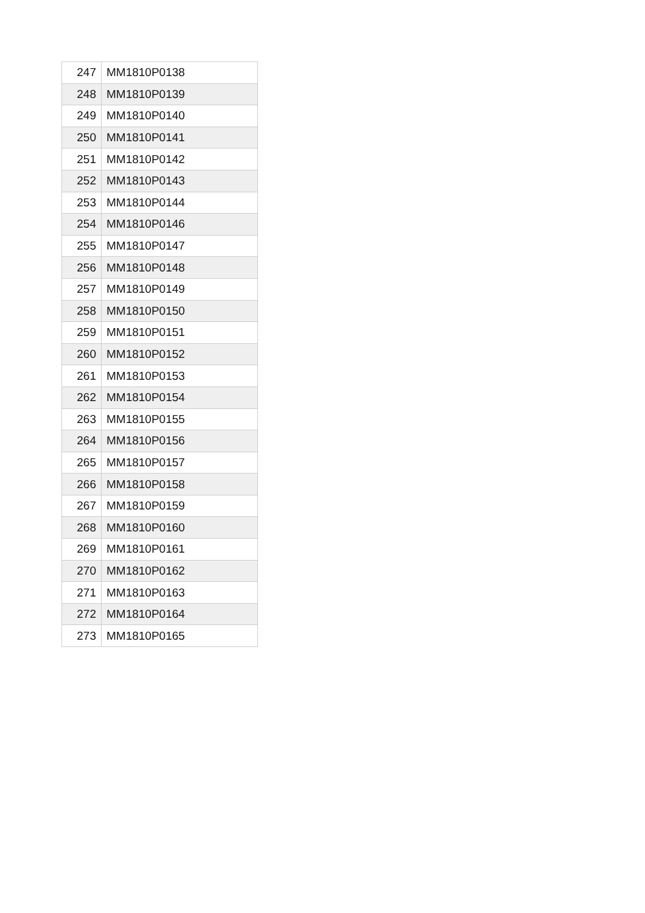| 247 | MM1810P0138 |
| 248 | MM1810P0139 |
| 249 | MM1810P0140 |
| 250 | MM1810P0141 |
| 251 | MM1810P0142 |
| 252 | MM1810P0143 |
| 253 | MM1810P0144 |
| 254 | MM1810P0146 |
| 255 | MM1810P0147 |
| 256 | MM1810P0148 |
| 257 | MM1810P0149 |
| 258 | MM1810P0150 |
| 259 | MM1810P0151 |
| 260 | MM1810P0152 |
| 261 | MM1810P0153 |
| 262 | MM1810P0154 |
| 263 | MM1810P0155 |
| 264 | MM1810P0156 |
| 265 | MM1810P0157 |
| 266 | MM1810P0158 |
| 267 | MM1810P0159 |
| 268 | MM1810P0160 |
| 269 | MM1810P0161 |
| 270 | MM1810P0162 |
| 271 | MM1810P0163 |
| 272 | MM1810P0164 |
| 273 | MM1810P0165 |